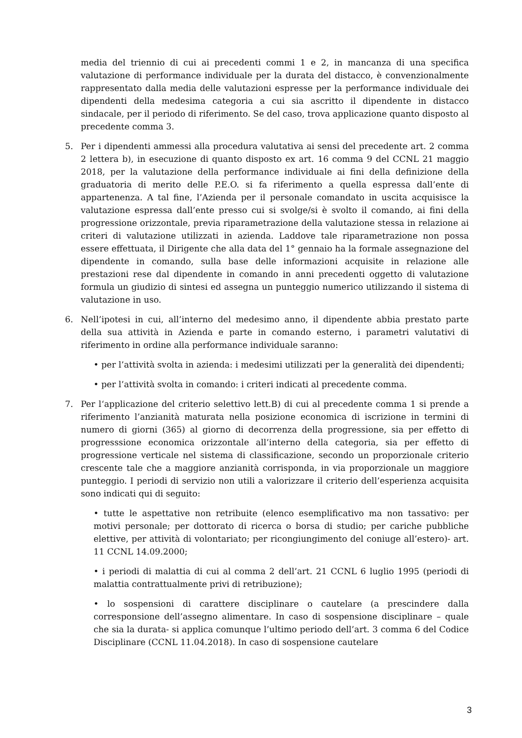media del triennio di cui ai precedenti commi 1 e 2, in mancanza di una specifica valutazione di performance individuale per la durata del distacco, è convenzionalmente rappresentato dalla media delle valutazioni espresse per la performance individuale dei dipendenti della medesima categoria a cui sia ascritto il dipendente in distacco sindacale, per il periodo di riferimento. Se del caso, trova applicazione quanto disposto al precedente comma 3.
5. Per i dipendenti ammessi alla procedura valutativa ai sensi del precedente art. 2 comma 2 lettera b), in esecuzione di quanto disposto ex art. 16 comma 9 del CCNL 21 maggio 2018, per la valutazione della performance individuale ai fini della definizione della graduatoria di merito delle P.E.O. si fa riferimento a quella espressa dall’ente di appartenenza. A tal fine, l’Azienda per il personale comandato in uscita acquisisce la valutazione espressa dall’ente presso cui si svolge/si è svolto il comando, ai fini della progressione orizzontale, previa riparametrazione della valutazione stessa in relazione ai criteri di valutazione utilizzati in azienda. Laddove tale riparametrazione non possa essere effettuata, il Dirigente che alla data del 1° gennaio ha la formale assegnazione del dipendente in comando, sulla base delle informazioni acquisite in relazione alle prestazioni rese dal dipendente in comando in anni precedenti oggetto di valutazione formula un giudizio di sintesi ed assegna un punteggio numerico utilizzando il sistema di valutazione in uso.
6. Nell’ipotesi in cui, all’interno del medesimo anno, il dipendente abbia prestato parte della sua attività in Azienda e parte in comando esterno, i parametri valutativi di riferimento in ordine alla performance individuale saranno:
• per l’attività svolta in azienda: i medesimi utilizzati per la generalità dei dipendenti;
• per l’attività svolta in comando: i criteri indicati al precedente comma.
7. Per l‘applicazione del criterio selettivo lett.B) di cui al precedente comma 1 si prende a riferimento l’anzianità maturata nella posizione economica di iscrizione in termini di numero di giorni (365) al giorno di decorrenza della progressione, sia per effetto di progresssione economica orizzontale all’interno della categoria, sia per effetto di progressione verticale nel sistema di classificazione, secondo un proporzionale criterio crescente tale che a maggiore anzianità corrisponda, in via proporzionale un maggiore punteggio. I periodi di servizio non utili a valorizzare il criterio dell’esperienza acquisita sono indicati qui di seguito:
• tutte le aspettative non retribuite (elenco esemplificativo ma non tassativo: per motivi personale; per dottorato di ricerca o borsa di studio; per cariche pubbliche elettive, per attività di volontariato; per ricongiungimento del coniuge all’estero)- art. 11 CCNL 14.09.2000;
• i periodi di malattia di cui al comma 2 dell’art. 21 CCNL 6 luglio 1995 (periodi di malattia contrattualmente privi di retribuzione);
• lo sospensioni di carattere disciplinare o cautelare (a prescindere dalla corresponsione dell’assegno alimentare. In caso di sospensione disciplinare – quale che sia la durata- si applica comunque l’ultimo periodo dell’art. 3 comma 6 del Codice Disciplinare (CCNL 11.04.2018). In caso di sospensione cautelare
3